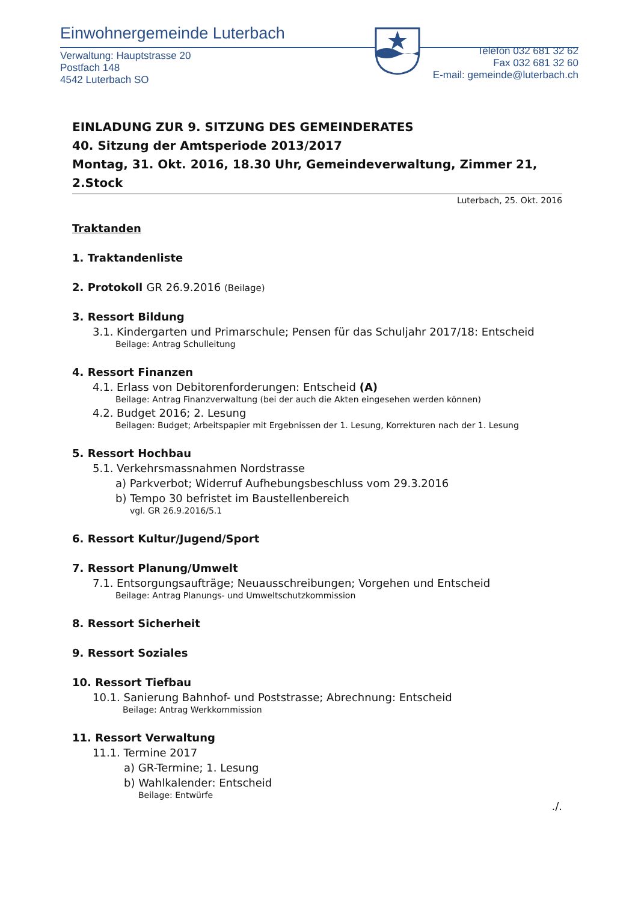Einwohnergemeinde Luterbach
Verwaltung: Hauptstrasse 20
Postfach 148
4542 Luterbach SO
Telefon 032 681 32 62
Fax 032 681 32 60
E-mail: gemeinde@luterbach.ch
EINLADUNG ZUR 9. SITZUNG DES GEMEINDERATES
40. Sitzung der Amtsperiode 2013/2017
Montag, 31. Okt. 2016, 18.30 Uhr, Gemeindeverwaltung, Zimmer 21, 2.Stock
Luterbach, 25. Okt. 2016
Traktanden
1. Traktandenliste
2. Protokoll GR 26.9.2016 (Beilage)
3. Ressort Bildung
3.1. Kindergarten und Primarschule; Pensen für das Schuljahr 2017/18: Entscheid
Beilage: Antrag Schulleitung
4. Ressort Finanzen
4.1. Erlass von Debitorenforderungen: Entscheid (A)
Beilage: Antrag Finanzverwaltung (bei der auch die Akten eingesehen werden können)
4.2. Budget 2016; 2. Lesung
Beilagen: Budget; Arbeitspapier mit Ergebnissen der 1. Lesung, Korrekturen nach der 1. Lesung
5. Ressort Hochbau
5.1. Verkehrsmassnahmen Nordstrasse
a) Parkverbot; Widerruf Aufhebungsbeschluss vom 29.3.2016
b) Tempo 30 befristet im Baustellenbereich
vgl. GR 26.9.2016/5.1
6. Ressort Kultur/Jugend/Sport
7. Ressort Planung/Umwelt
7.1. Entsorgungsaufträge; Neuausschreibungen; Vorgehen und Entscheid
Beilage: Antrag Planungs- und Umweltschutzkommission
8. Ressort Sicherheit
9. Ressort Soziales
10. Ressort Tiefbau
10.1. Sanierung Bahnhof- und Poststrasse; Abrechnung: Entscheid
Beilage: Antrag Werkkommission
11. Ressort Verwaltung
11.1. Termine 2017
a) GR-Termine; 1. Lesung
b) Wahlkalender: Entscheid
Beilage: Entwürfe
./.